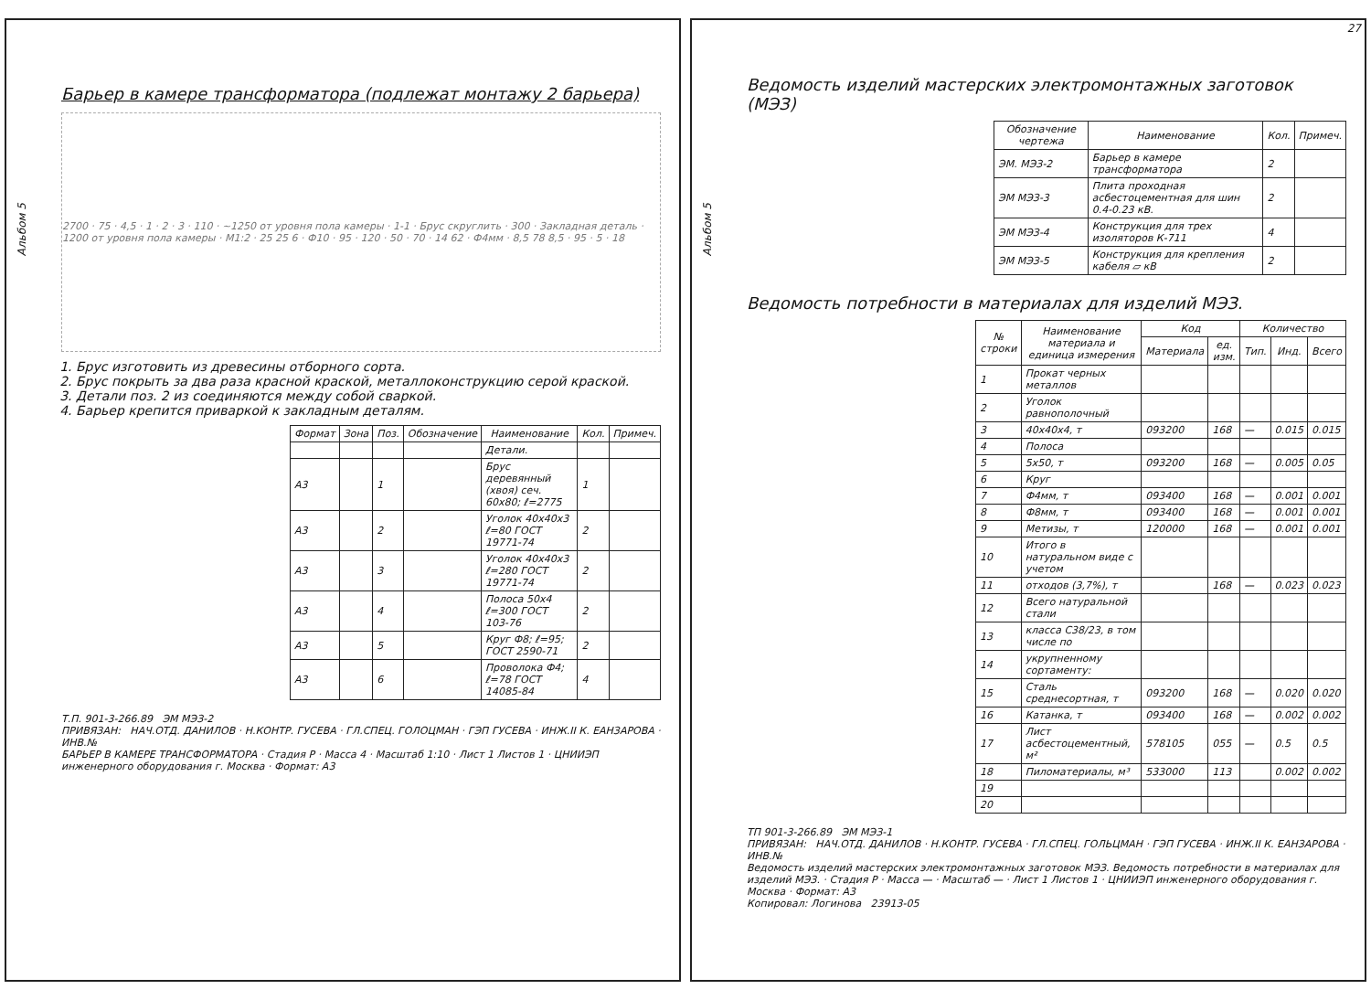Альбом 5
Барьер в камере трансформатора (подлежат монтажу 2 барьера)
2700 · 75 · 4,5 · 1 · 2 · 3 · 110 · ~1250 от уровня пола камеры · 1-1 · Брус скруглить · 300 · Закладная деталь · 1200 от уровня пола камеры · М1:2 · 25 25 6 · Ф10 · 95 · 120 · 50 · 70 · 14 62 · Ф4мм · 8,5 78 8,5 · 95 · 5 · 18
1. Брус изготовить из древесины отборного сорта.
2. Брус покрыть за два раза красной краской, металлоконструкцию серой краской.
3. Детали поз. 2 из соединяются между собой сваркой.
4. Барьер крепится приваркой к закладным деталям.
| Формат | Зона | Поз. | Обозначение | Наименование | Кол. | Примеч. |
| --- | --- | --- | --- | --- | --- | --- |
| | | | | Детали. | | |
| А3 | | 1 | | Брус деревянный (хвоя) сеч. 60х80; ℓ=2775 | 1 | |
| А3 | | 2 | | Уголок 40х40х3 ℓ=80 ГОСТ 19771-74 | 2 | |
| А3 | | 3 | | Уголок 40х40х3 ℓ=280 ГОСТ 19771-74 | 2 | |
| А3 | | 4 | | Полоса 50х4 ℓ=300 ГОСТ 103-76 | 2 | |
| А3 | | 5 | | Круг Ф8; ℓ=95; ГОСТ 2590-71 | 2 | |
| А3 | | 6 | | Проволока Ф4; ℓ=78 ГОСТ 14085-84 | 4 | |
Т.П. 901-3-266.89 ЭМ МЭЗ-2
ПРИВЯЗАН: НАЧ.ОТД. ДАНИЛОВ · Н.КОНТР. ГУСЕВА · ГЛ.СПЕЦ. ГОЛОЦМАН · ГЭП ГУСЕВА · ИНЖ.II К. ЕАНЗАРОВА · ИНВ.№
БАРЬЕР В КАМЕРЕ ТРАНСФОРМАТОРА · Стадия Р · Масса 4 · Масштаб 1:10 · Лист 1 Листов 1 · ЦНИИЭП инженерного оборудования г. Москва · Формат: А3
Альбом 5
27
Ведомость изделий мастерских электромонтажных заготовок (МЭЗ)
| Обозначение чертежа | Наименование | Кол. | Примеч. |
| --- | --- | --- | --- |
| ЭМ. МЭЗ-2 | Барьер в камере трансформатора | 2 | |
| ЭМ МЭЗ-3 | Плита проходная асбестоцементная для шин 0.4-0.23 кВ. | 2 | |
| ЭМ МЭЗ-4 | Конструкция для трех изоляторов К-711 | 4 | |
| ЭМ МЭЗ-5 | Конструкция для крепления кабеля ▱ кВ | 2 | |
Ведомость потребности в материалах для изделий МЭЗ.
| № строки | Наименование материала и единица измерения | Код | | Количество | | |
| --- | --- | --- | --- | --- | --- | --- |
| | | Материала | ед. изм. | Тип. | Инд. | Всего |
| 1 | Прокат черных металлов | | | | | |
| 2 | Уголок равнополочный | | | | | |
| 3 | 40х40х4, т | 093200 | 168 | — | 0.015 | 0.015 |
| 4 | Полоса | | | | | |
| 5 | 5х50, т | 093200 | 168 | — | 0.005 | 0.05 |
| 6 | Круг | | | | | |
| 7 | Ф4мм, т | 093400 | 168 | — | 0.001 | 0.001 |
| 8 | Ф8мм, т | 093400 | 168 | — | 0.001 | 0.001 |
| 9 | Метизы, т | 120000 | 168 | — | 0.001 | 0.001 |
| 10 | Итого в натуральном виде с учетом | | | | | |
| 11 | отходов (3,7%), т | | 168 | — | 0.023 | 0.023 |
| 12 | Всего натуральной стали | | | | | |
| 13 | класса С38/23, в том числе по | | | | | |
| 14 | укрупненному сортаменту: | | | | | |
| 15 | Сталь среднесортная, т | 093200 | 168 | — | 0.020 | 0.020 |
| 16 | Катанка, т | 093400 | 168 | — | 0.002 | 0.002 |
| 17 | Лист асбестоцементный, м² | 578105 | 055 | — | 0.5 | 0.5 |
| 18 | Пиломатериалы, м³ | 533000 | 113 | | 0.002 | 0.002 |
| 19 | | | | | | |
| 20 | | | | | | |
ТП 901-3-266.89 ЭМ МЭЗ-1
ПРИВЯЗАН: НАЧ.ОТД. ДАНИЛОВ · Н.КОНТР. ГУСЕВА · ГЛ.СПЕЦ. ГОЛЬЦМАН · ГЭП ГУСЕВА · ИНЖ.II К. ЕАНЗАРОВА · ИНВ.№
Ведомость изделий мастерских электромонтажных заготовок МЭЗ. Ведомость потребности в материалах для изделий МЭЗ. · Стадия Р · Масса — · Масштаб — · Лист 1 Листов 1 · ЦНИИЭП инженерного оборудования г. Москва · Формат: А3
Копировал: Логинова 23913-05